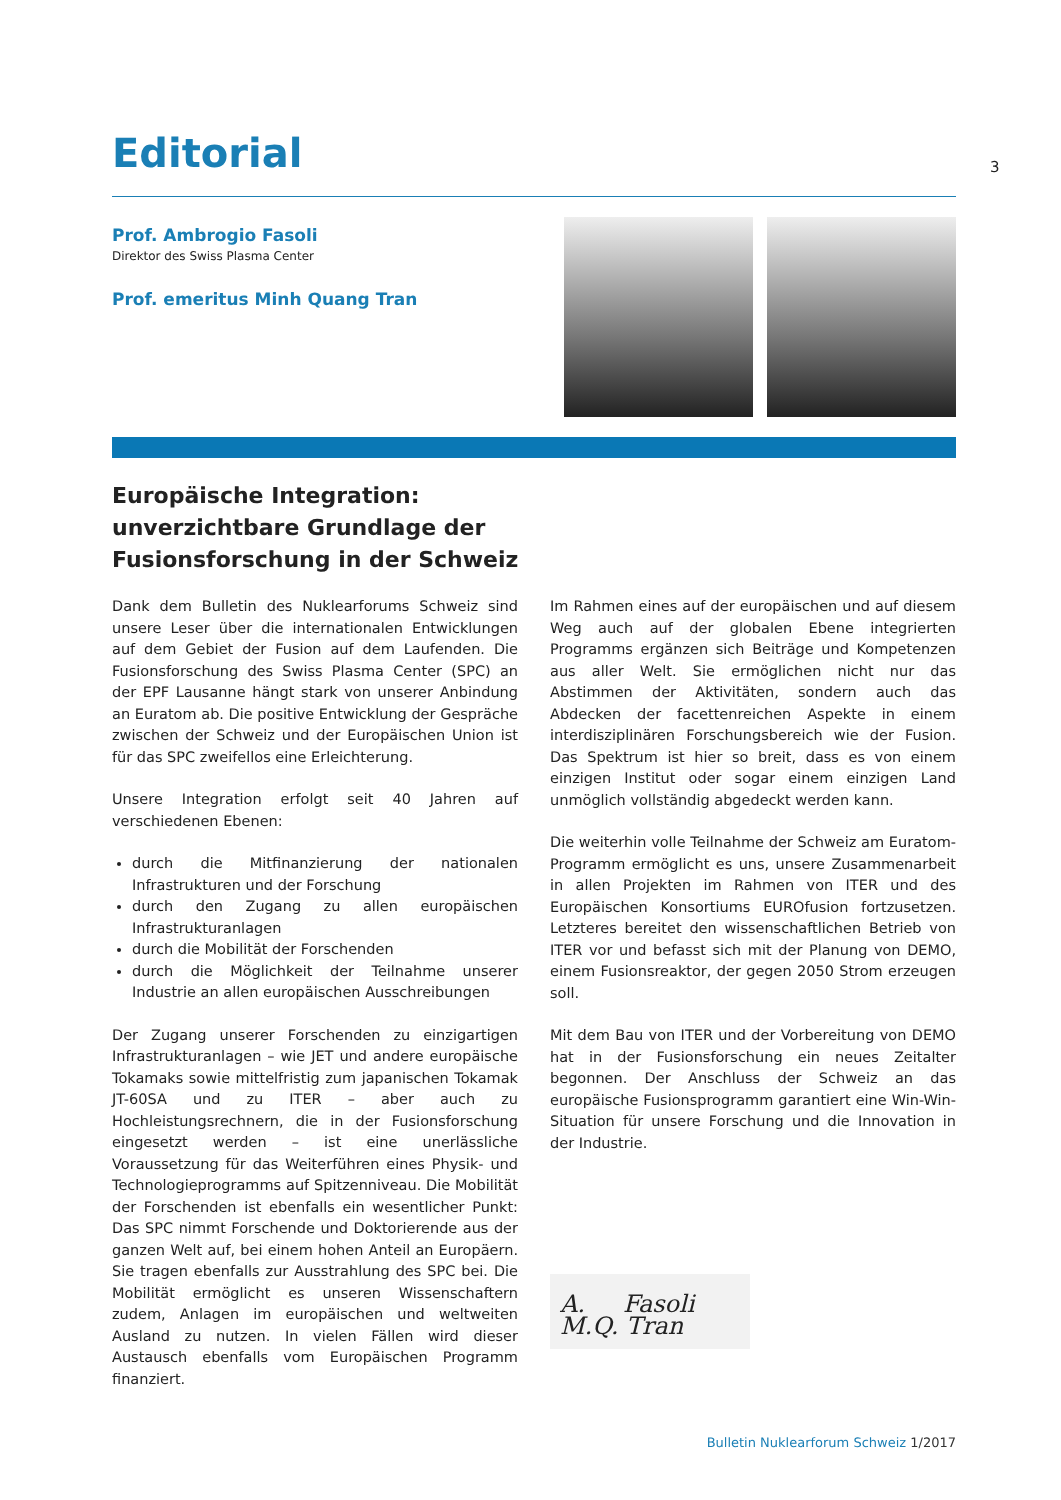3
Editorial
Prof. Ambrogio Fasoli
Direktor des Swiss Plasma Center
Prof. emeritus Minh Quang Tran
Europäische Integration: unverzichtbare Grundlage der Fusionsforschung in der Schweiz
Dank dem Bulletin des Nuklearforums Schweiz sind unsere Leser über die internationalen Entwicklungen auf dem Gebiet der Fusion auf dem Laufenden. Die Fusionsforschung des Swiss Plasma Center (SPC) an der EPF Lausanne hängt stark von unserer Anbindung an Euratom ab. Die positive Entwicklung der Gespräche zwischen der Schweiz und der Europäischen Union ist für das SPC zweifellos eine Erleichterung.
Unsere Integration erfolgt seit 40 Jahren auf verschiedenen Ebenen:
durch die Mitfinanzierung der nationalen Infrastrukturen und der Forschung
durch den Zugang zu allen europäischen Infrastrukturanlagen
durch die Mobilität der Forschenden
durch die Möglichkeit der Teilnahme unserer Industrie an allen europäischen Ausschreibungen
Der Zugang unserer Forschenden zu einzigartigen Infrastrukturanlagen – wie JET und andere europäische Tokamaks sowie mittelfristig zum japanischen Tokamak JT-60SA und zu ITER – aber auch zu Hochleistungsrechnern, die in der Fusionsforschung eingesetzt werden – ist eine unerlässliche Voraussetzung für das Weiterführen eines Physik- und Technologieprogramms auf Spitzenniveau. Die Mobilität der Forschenden ist ebenfalls ein wesentlicher Punkt: Das SPC nimmt Forschende und Doktorierende aus der ganzen Welt auf, bei einem hohen Anteil an Europäern. Sie tragen ebenfalls zur Ausstrahlung des SPC bei. Die Mobilität ermöglicht es unseren Wissenschaftern zudem, Anlagen im europäischen und weltweiten Ausland zu nutzen. In vielen Fällen wird dieser Austausch ebenfalls vom Europäischen Programm finanziert.
Im Rahmen eines auf der europäischen und auf diesem Weg auch auf der globalen Ebene integrierten Programms ergänzen sich Beiträge und Kompetenzen aus aller Welt. Sie ermöglichen nicht nur das Abstimmen der Aktivitäten, sondern auch das Abdecken der facettenreichen Aspekte in einem interdisziplinären Forschungsbereich wie der Fusion. Das Spektrum ist hier so breit, dass es von einem einzigen Institut oder sogar einem einzigen Land unmöglich vollständig abgedeckt werden kann.
Die weiterhin volle Teilnahme der Schweiz am Euratom-Programm ermöglicht es uns, unsere Zusammenarbeit in allen Projekten im Rahmen von ITER und des Europäischen Konsortiums EUROfusion fortzusetzen. Letzteres bereitet den wissenschaftlichen Betrieb von ITER vor und befasst sich mit der Planung von DEMO, einem Fusionsreaktor, der gegen 2050 Strom erzeugen soll.
Mit dem Bau von ITER und der Vorbereitung von DEMO hat in der Fusionsforschung ein neues Zeitalter begonnen. Der Anschluss der Schweiz an das europäische Fusionsprogramm garantiert eine Win-Win-Situation für unsere Forschung und die Innovation in der Industrie.
A. Fasoli M.Q. Tran
Bulletin Nuklearforum Schweiz 1/2017